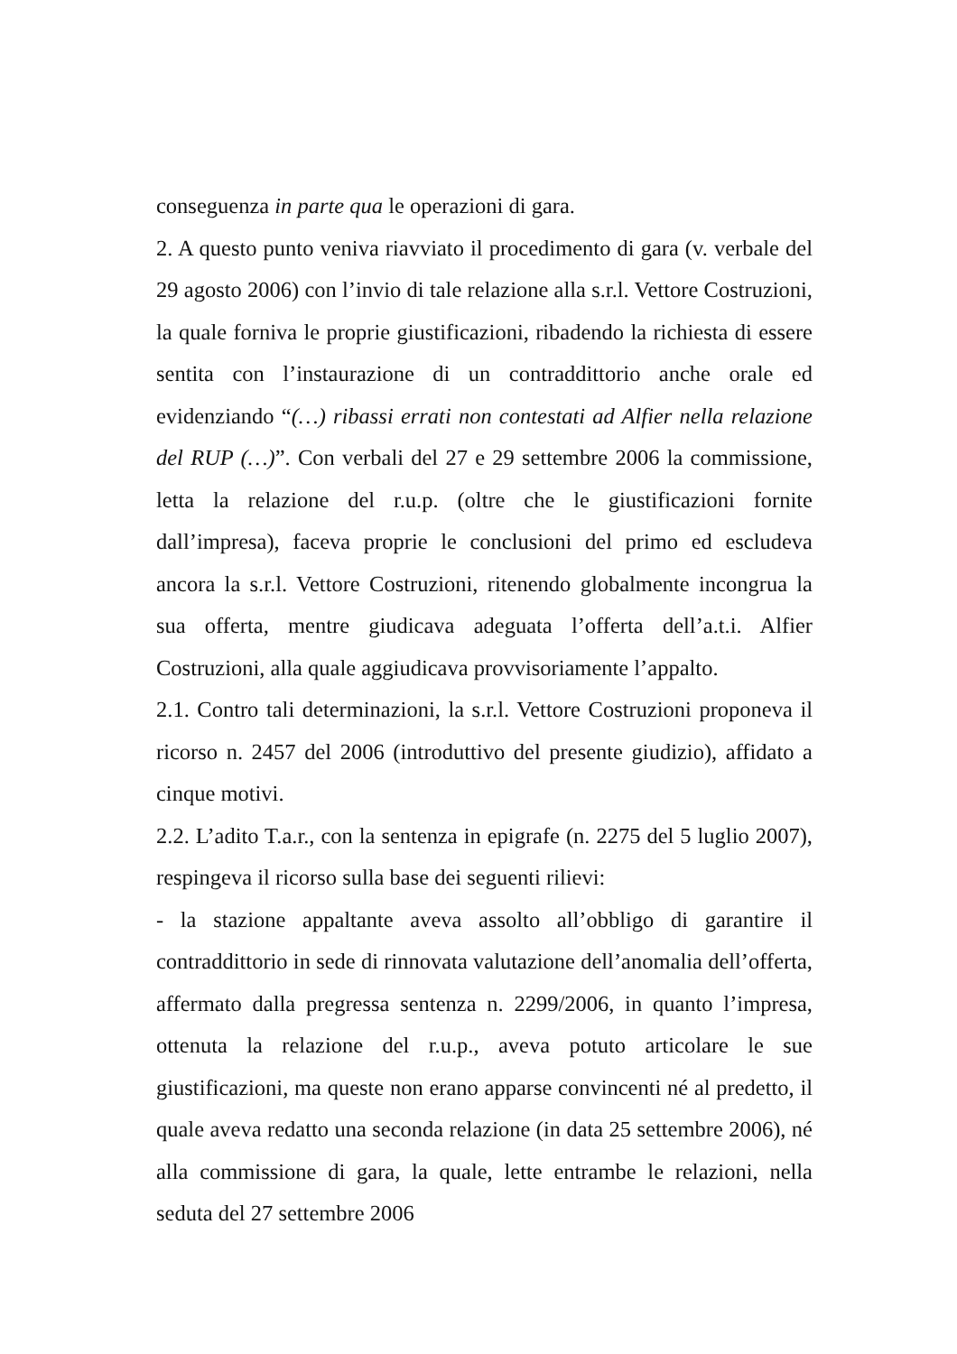conseguenza in parte qua le operazioni di gara.
2. A questo punto veniva riavviato il procedimento di gara (v. verbale del 29 agosto 2006) con l’invio di tale relazione alla s.r.l. Vettore Costruzioni, la quale forniva le proprie giustificazioni, ribadendo la richiesta di essere sentita con l’instaurazione di un contraddittorio anche orale ed evidenziando “(…) ribassi errati non contestati ad Alfier nella relazione del RUP (…)”. Con verbali del 27 e 29 settembre 2006 la commissione, letta la relazione del r.u.p. (oltre che le giustificazioni fornite dall’impresa), faceva proprie le conclusioni del primo ed escludeva ancora la s.r.l. Vettore Costruzioni, ritenendo globalmente incongrua la sua offerta, mentre giudicava adeguata l’offerta dell’a.t.i. Alfier Costruzioni, alla quale aggiudicava provvisoriamente l’appalto.
2.1. Contro tali determinazioni, la s.r.l. Vettore Costruzioni proponeva il ricorso n. 2457 del 2006 (introduttivo del presente giudizio), affidato a cinque motivi.
2.2. L’adito T.a.r., con la sentenza in epigrafe (n. 2275 del 5 luglio 2007), respingeva il ricorso sulla base dei seguenti rilievi:
- la stazione appaltante aveva assolto all’obbligo di garantire il contraddittorio in sede di rinnovata valutazione dell’anomalia dell’offerta, affermato dalla pregressa sentenza n. 2299/2006, in quanto l’impresa, ottenuta la relazione del r.u.p., aveva potuto articolare le sue giustificazioni, ma queste non erano apparse convincenti né al predetto, il quale aveva redatto una seconda relazione (in data 25 settembre 2006), né alla commissione di gara, la quale, lette entrambe le relazioni, nella seduta del 27 settembre 2006